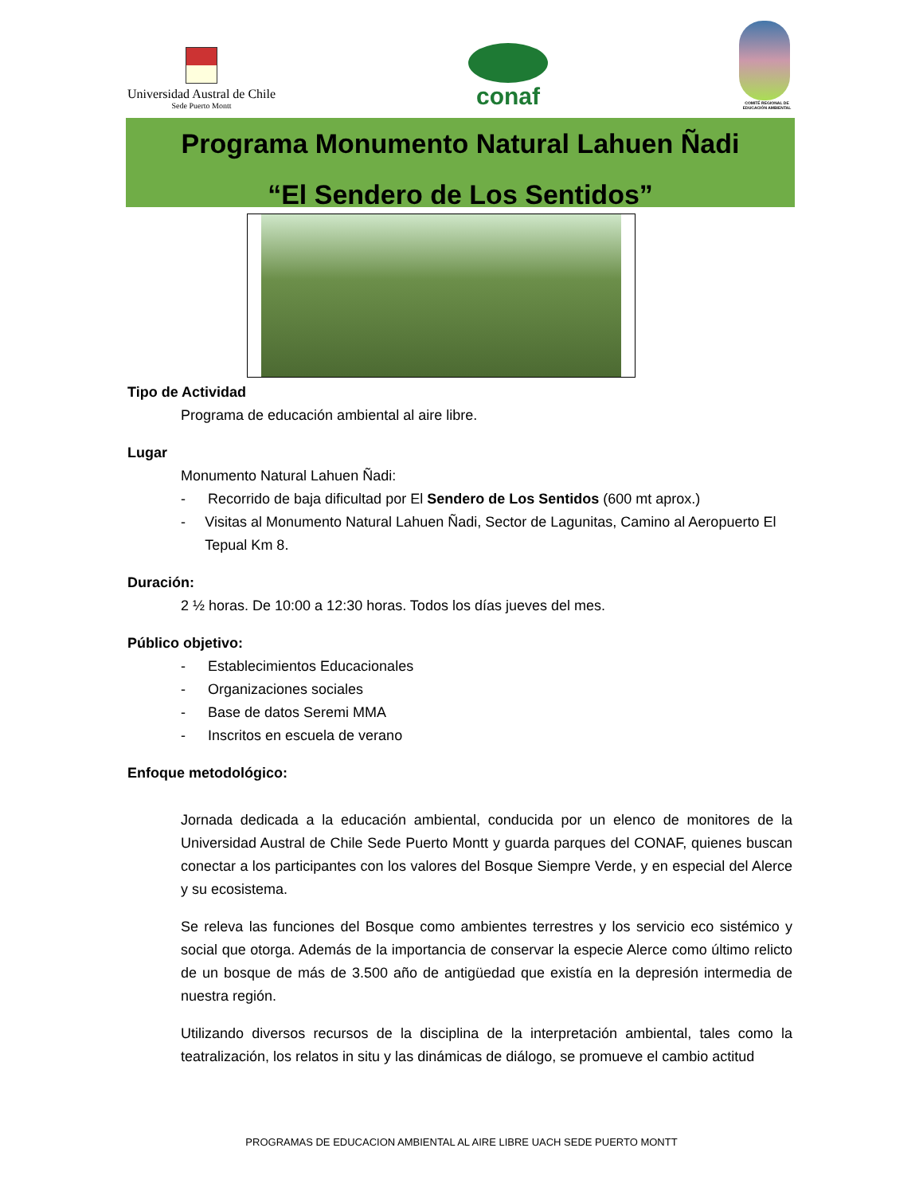Universidad Austral de Chile
Sede Puerto Montt
conaf
COMITÉ REGIONAL DE EDUCACIÓN AMBIENTAL
Programa Monumento Natural Lahuen Ñadi
“El Sendero de Los Sentidos”
Tipo de Actividad
Programa de educación ambiental al aire libre.
Lugar
Monumento Natural Lahuen Ñadi:
- Recorrido de baja dificultad por El Sendero de Los Sentidos (600 mt aprox.)
- Visitas al Monumento Natural Lahuen Ñadi, Sector de Lagunitas, Camino al Aeropuerto El Tepual Km 8.
Duración:
2 ½ horas. De 10:00 a 12:30 horas. Todos los días jueves del mes.
Público objetivo:
- Establecimientos Educacionales
- Organizaciones sociales
- Base de datos Seremi MMA
- Inscritos en escuela de verano
Enfoque metodológico:
Jornada dedicada a la educación ambiental, conducida por un elenco de monitores de la Universidad Austral de Chile Sede Puerto Montt y guarda parques del CONAF, quienes buscan conectar a los participantes con los valores del Bosque Siempre Verde, y en especial del Alerce y su ecosistema.
Se releva las funciones del Bosque como ambientes terrestres y los servicio eco sistémico y social que otorga. Además de la importancia de conservar la especie Alerce como último relicto de un bosque de más de 3.500 año de antigüedad que existía en la depresión intermedia de nuestra región.
Utilizando diversos recursos de la disciplina de la interpretación ambiental, tales como la teatralización, los relatos in situ y las dinámicas de diálogo, se promueve el cambio actitud
PROGRAMAS DE EDUCACION AMBIENTAL AL AIRE LIBRE UACH SEDE PUERTO MONTT